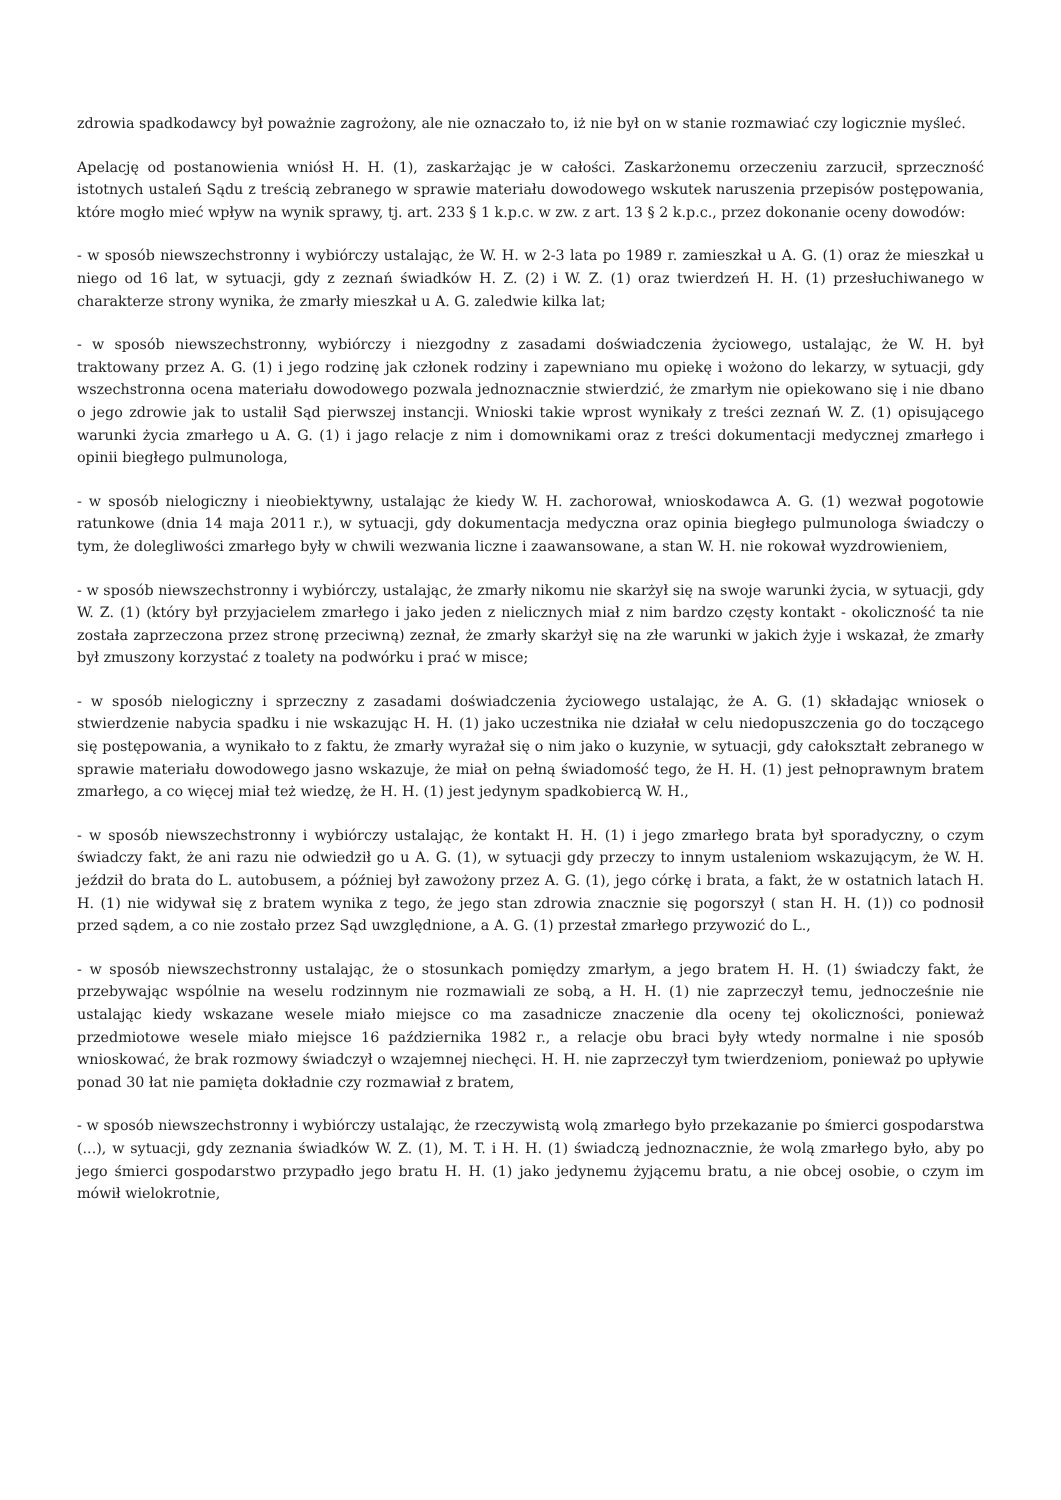zdrowia spadkodawcy był poważnie zagrożony, ale nie oznaczało to, iż nie był on w stanie rozmawiać czy logicznie myśleć.
Apelację od postanowienia wniósł H. H. (1), zaskarżając je w całości. Zaskarżonemu orzeczeniu zarzucił, sprzeczność istotnych ustaleń Sądu z treścią zebranego w sprawie materiału dowodowego wskutek naruszenia przepisów postępowania, które mogło mieć wpływ na wynik sprawy, tj. art. 233 § 1 k.p.c. w zw. z art. 13 § 2 k.p.c., przez dokonanie oceny dowodów:
- w sposób niewszechstronny i wybiórczy ustalając, że W. H. w 2-3 lata po 1989 r. zamieszkał u A. G. (1) oraz że mieszkał u niego od 16 lat, w sytuacji, gdy z zeznań świadków H. Z. (2) i W. Z. (1) oraz twierdzeń H. H. (1) przesłuchiwanego w charakterze strony wynika, że zmarły mieszkał u A. G. zaledwie kilka lat;
- w sposób niewszechstronny, wybiórczy i niezgodny z zasadami doświadczenia życiowego, ustalając, że W. H. był traktowany przez A. G. (1) i jego rodzinę jak członek rodziny i zapewniano mu opiekę i wożono do lekarzy, w sytuacji, gdy wszechstronna ocena materiału dowodowego pozwala jednoznacznie stwierdzić, że zmarłym nie opiekowano się i nie dbano o jego zdrowie jak to ustalił Sąd pierwszej instancji. Wnioski takie wprost wynikały z treści zeznań W. Z. (1) opisującego warunki życia zmarłego u A. G. (1) i jago relacje z nim i domownikami oraz z treści dokumentacji medycznej zmarłego i opinii biegłego pulmunologa,
- w sposób nielogiczny i nieobiektywny, ustalając że kiedy W. H. zachorował, wnioskodawca A. G. (1) wezwał pogotowie ratunkowe (dnia 14 maja 2011 r.), w sytuacji, gdy dokumentacja medyczna oraz opinia biegłego pulmunologa świadczy o tym, że dolegliwości zmarłego były w chwili wezwania liczne i zaawansowane, a stan W. H. nie rokował wyzdrowieniem,
- w sposób niewszechstronny i wybiórczy, ustalając, że zmarły nikomu nie skarżył się na swoje warunki życia, w sytuacji, gdy W. Z. (1) (który był przyjacielem zmarłego i jako jeden z nielicznych miał z nim bardzo częsty kontakt - okoliczność ta nie została zaprzeczona przez stronę przeciwną) zeznał, że zmarły skarżył się na złe warunki w jakich żyje i wskazał, że zmarły był zmuszony korzystać z toalety na podwórku i prać w misce;
- w sposób nielogiczny i sprzeczny z zasadami doświadczenia życiowego ustalając, że A. G. (1) składając wniosek o stwierdzenie nabycia spadku i nie wskazując H. H. (1) jako uczestnika nie działał w celu niedopuszczenia go do toczącego się postępowania, a wynikało to z faktu, że zmarły wyrażał się o nim jako o kuzynie, w sytuacji, gdy całokształt zebranego w sprawie materiału dowodowego jasno wskazuje, że miał on pełną świadomość tego, że H. H. (1) jest pełnoprawnym bratem zmarłego, a co więcej miał też wiedzę, że H. H. (1) jest jedynym spadkobiercą W. H.,
- w sposób niewszechstronny i wybiórczy ustalając, że kontakt H. H. (1) i jego zmarłego brata był sporadyczny, o czym świadczy fakt, że ani razu nie odwiedził go u A. G. (1), w sytuacji gdy przeczy to innym ustaleniom wskazującym, że W. H. jeździł do brata do L. autobusem, a później był zawożony przez A. G. (1), jego córkę i brata, a fakt, że w ostatnich latach H. H. (1) nie widywał się z bratem wynika z tego, że jego stan zdrowia znacznie się pogorszył ( stan H. H. (1)) co podnosił przed sądem, a co nie zostało przez Sąd uwzględnione, a A. G. (1) przestał zmarłego przywozić do L.,
- w sposób niewszechstronny ustalając, że o stosunkach pomiędzy zmarłym, a jego bratem H. H. (1) świadczy fakt, że przebywając wspólnie na weselu rodzinnym nie rozmawiali ze sobą, a H. H. (1) nie zaprzeczył temu, jednocześnie nie ustalając kiedy wskazane wesele miało miejsce co ma zasadnicze znaczenie dla oceny tej okoliczności, ponieważ przedmiotowe wesele miało miejsce 16 października 1982 r., a relacje obu braci były wtedy normalne i nie sposób wnioskować, że brak rozmowy świadczył o wzajemnej niechęci. H. H. nie zaprzeczył tym twierdzeniom, ponieważ po upływie ponad 30 łat nie pamięta dokładnie czy rozmawiał z bratem,
- w sposób niewszechstronny i wybiórczy ustalając, że rzeczywistą wolą zmarłego było przekazanie po śmierci gospodarstwa (...), w sytuacji, gdy zeznania świadków W. Z. (1), M. T. i H. H. (1) świadczą jednoznacznie, że wolą zmarłego było, aby po jego śmierci gospodarstwo przypadło jego bratu H. H. (1) jako jedynemu żyjącemu bratu, a nie obcej osobie, o czym im mówił wielokrotnie,